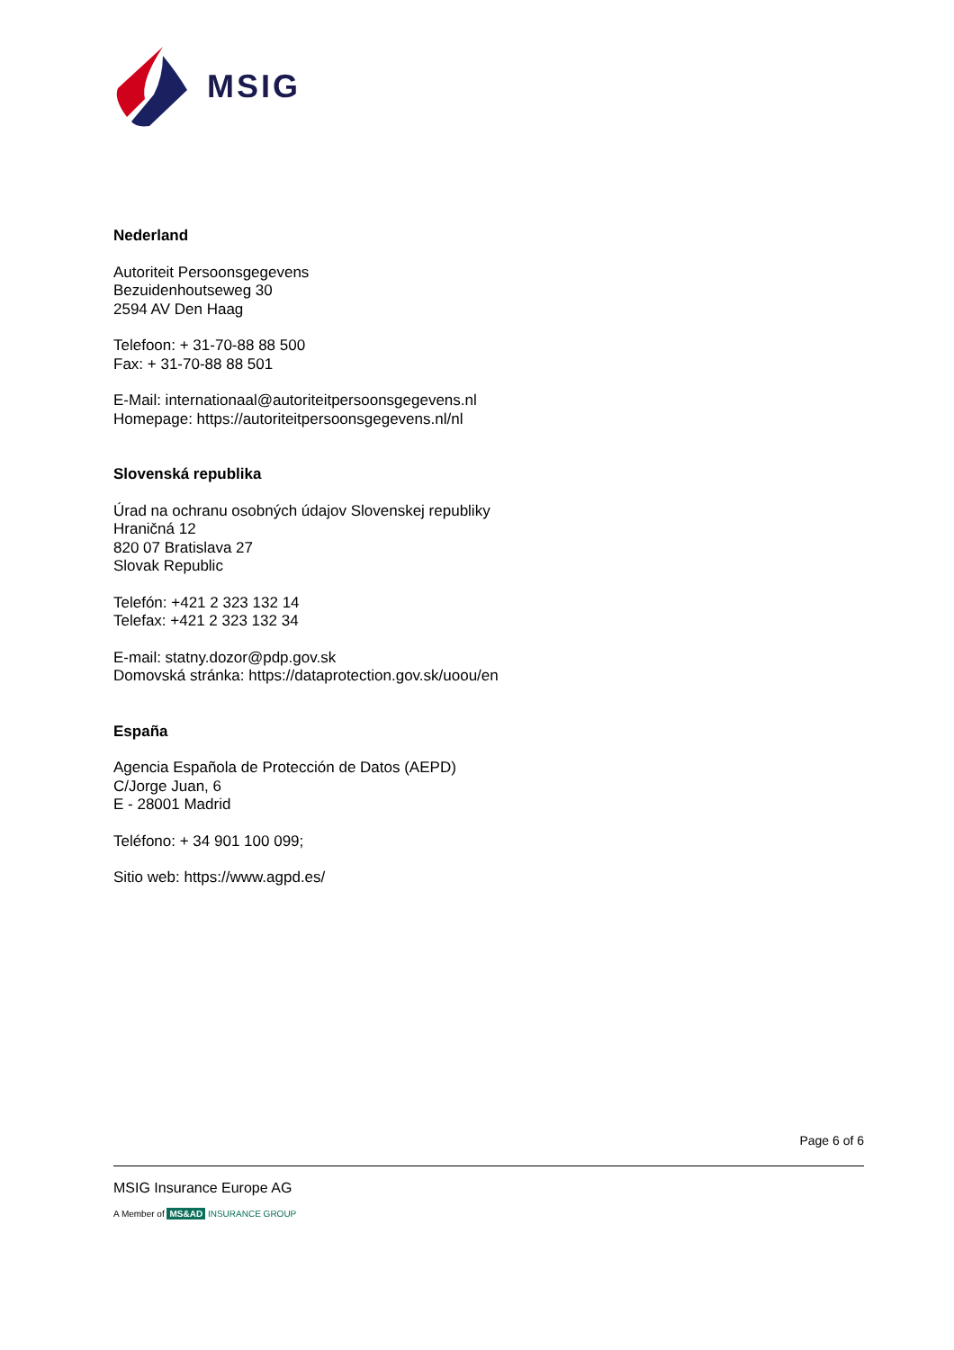MSIG
Nederland
Autoriteit Persoonsgegevens
Bezuidenhoutseweg 30
2594 AV Den Haag
Telefoon: + 31-70-88 88 500
Fax: + 31-70-88 88 501
E-Mail: internationaal@autoriteitpersoonsgegevens.nl
Homepage: https://autoriteitpersoonsgegevens.nl/nl
Slovenská republika
Úrad na ochranu osobných údajov Slovenskej republiky
Hraničná 12
820 07 Bratislava 27
Slovak Republic
Telefón: +421 2 323 132 14
Telefax: +421 2 323 132 34
E-mail: statny.dozor@pdp.gov.sk
Domovská stránka: https://dataprotection.gov.sk/uoou/en
España
Agencia Española de Protección de Datos (AEPD)
C/Jorge Juan, 6
E - 28001 Madrid
Teléfono: + 34 901 100 099;
Sitio web: https://www.agpd.es/
Page 6 of 6
MSIG Insurance Europe AG
A Member of MS&AD INSURANCE GROUP